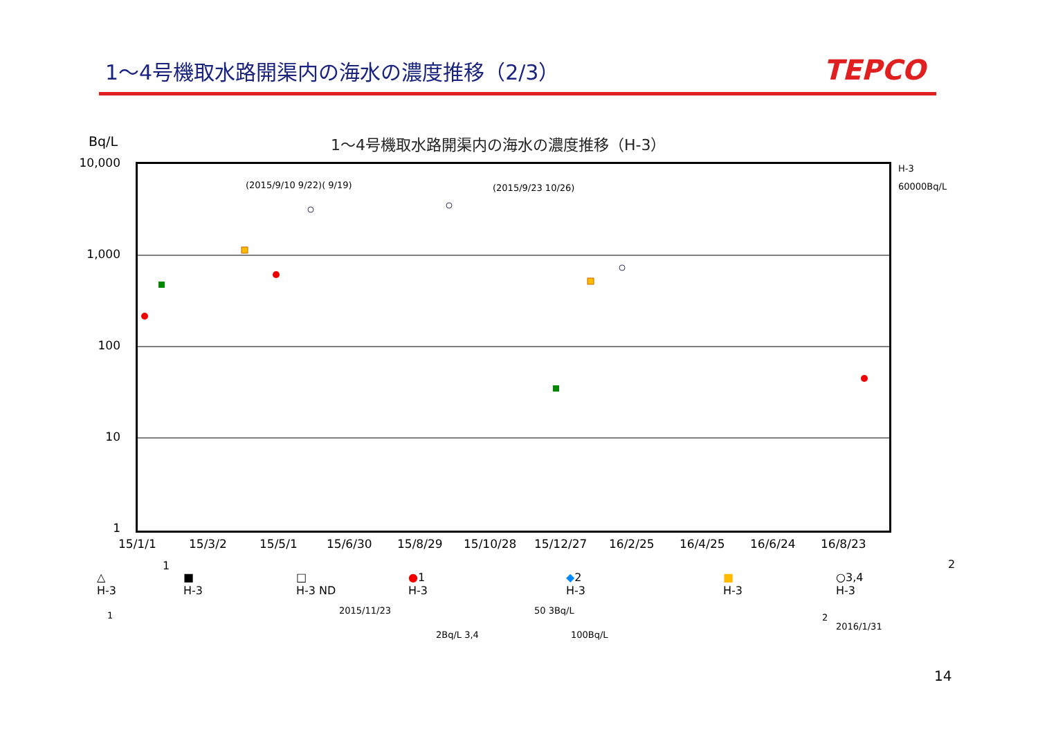1～4号機取水路開渠内の海水の濃度推移（2/3）
TEPCO
Bq/L
1～4号機取水路開渠内の海水の濃度推移（H-3）
(2015/9/10 9/22)( 9/19) (2015/9/23 10/26)
H-3
60000Bq/L
10,000
1,000
100
10
1
15/1/1 15/3/2 15/5/1 15/6/30 15/8/29 15/10/28 15/12/27 16/2/25 16/4/25 16/6/24 16/8/23
1 2
△
H-3
■
H-3
□
H-3 ND
●1
H-3
◆2
H-3
■
H-3
○3,4
H-3
1 2015/11/23 50 3Bq/L
2
2016/1/31
2Bq/L 3,4 100Bq/L
14